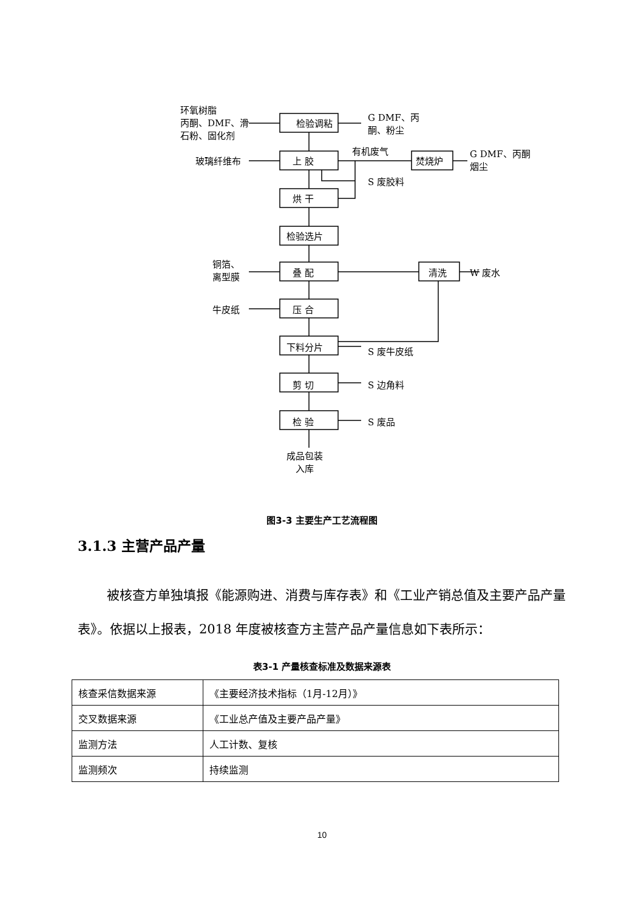环氧树脂
丙酮、DMF、滑
石粉、固化剂
检验调粘 G DMF、丙
酮、粉尘
玻璃纤维布 上 胶
有机废气
焚烧炉
G DMF、丙酮
烟尘
S 废胶料
烘 干
检验选片
铜箔、
离型膜 叠 配 清洗 W 废水
牛皮纸 压 合
下料分片 S 废牛皮纸
剪 切 S 边角料
检 验 S 废品
成品包装
入库
图3-3 主要生产工艺流程图
3.1.3 主营产品产量
被核查方单独填报《能源购进、消费与库存表》和《工业产销总值及主要产品产量表》。依据以上报表，2018 年度被核查方主营产品产量信息如下表所示：
表3-1 产量核查标准及数据来源表
| 核查采信数据来源 | 《主要经济技术指标（1月-12月）》 |
| 交叉数据来源 | 《工业总产值及主要产品产量》 |
| 监测方法 | 人工计数、复核 |
| 监测频次 | 持续监测 |
10